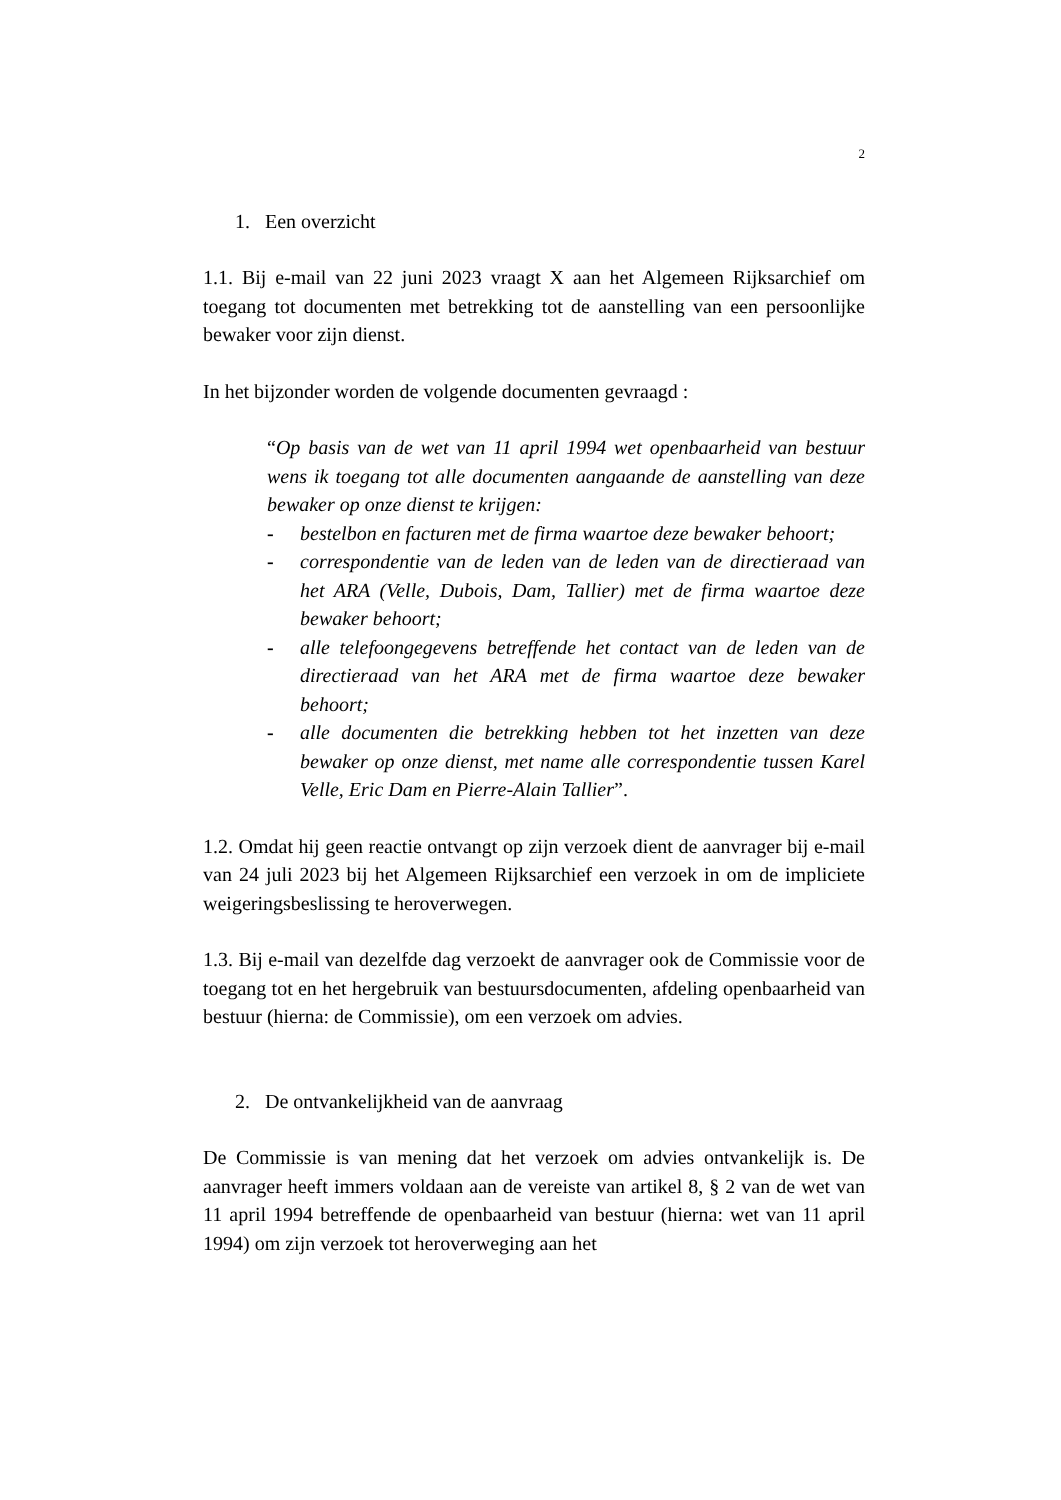2
1. Een overzicht
1.1. Bij e-mail van 22 juni 2023 vraagt X aan het Algemeen Rijksarchief om toegang tot documenten met betrekking tot de aanstelling van een persoonlijke bewaker voor zijn dienst.
In het bijzonder worden de volgende documenten gevraagd :
“Op basis van de wet van 11 april 1994 wet openbaarheid van bestuur wens ik toegang tot alle documenten aangaande de aanstelling van deze bewaker op onze dienst te krijgen:
- bestelbon en facturen met de firma waartoe deze bewaker behoort;
- correspondentie van de leden van de leden van de directieraad van het ARA (Velle, Dubois, Dam, Tallier) met de firma waartoe deze bewaker behoort;
- alle telefoongegevens betreffende het contact van de leden van de directieraad van het ARA met de firma waartoe deze bewaker behoort;
- alle documenten die betrekking hebben tot het inzetten van deze bewaker op onze dienst, met name alle correspondentie tussen Karel Velle, Eric Dam en Pierre-Alain Tallier”.
1.2. Omdat hij geen reactie ontvangt op zijn verzoek dient de aanvrager bij e-mail van 24 juli 2023 bij het Algemeen Rijksarchief een verzoek in om de impliciete weigeringsbeslissing te heroverwegen.
1.3. Bij e-mail van dezelfde dag verzoekt de aanvrager ook de Commissie voor de toegang tot en het hergebruik van bestuursdocumenten, afdeling openbaarheid van bestuur (hierna: de Commissie), om een verzoek om advies.
2. De ontvankelijkheid van de aanvraag
De Commissie is van mening dat het verzoek om advies ontvankelijk is. De aanvrager heeft immers voldaan aan de vereiste van artikel 8, § 2 van de wet van 11 april 1994 betreffende de openbaarheid van bestuur (hierna: wet van 11 april 1994) om zijn verzoek tot heroverweging aan het